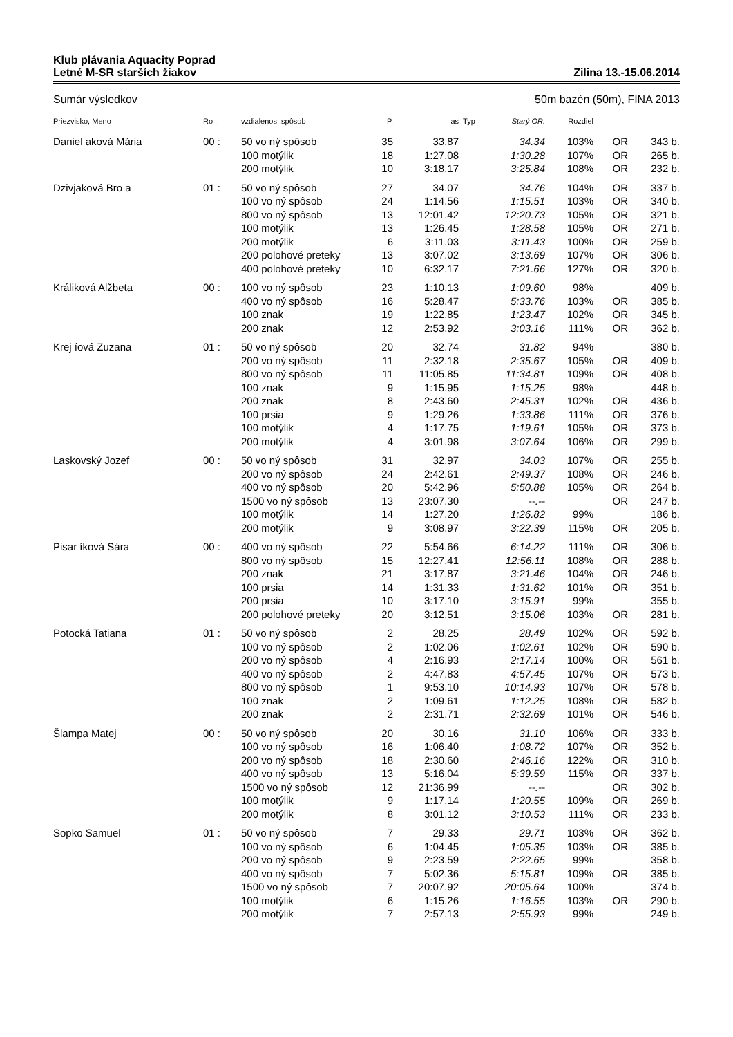Klub plávania Aquacity Poprad
Letné M-SR starších žiakov Zilina 13.-15.06.2014
Sumár výsledkov 50m bazén (50m), FINA 2013
| Priezvisko, Meno | Ro . | vzdialenos ,spôsob | P. | as | Typ | Starý OR. | Rozdiel | | |
| --- | --- | --- | --- | --- | --- | --- | --- | --- | --- |
| Daniel aková Mária | 00 : | 50 vo ný spôsob | 35 | 33.87 | | 34.34 | 103% | OR | 343 b. |
| | | 100 motýlik | 18 | 1:27.08 | | 1:30.28 | 107% | OR | 265 b. |
| | | 200 motýlik | 10 | 3:18.17 | | 3:25.84 | 108% | OR | 232 b. |
| Dzivjaková Bro a | 01 : | 50 vo ný spôsob | 27 | 34.07 | | 34.76 | 104% | OR | 337 b. |
| | | 100 vo ný spôsob | 24 | 1:14.56 | | 1:15.51 | 103% | OR | 340 b. |
| | | 800 vo ný spôsob | 13 | 12:01.42 | | 12:20.73 | 105% | OR | 321 b. |
| | | 100 motýlik | 13 | 1:26.45 | | 1:28.58 | 105% | OR | 271 b. |
| | | 200 motýlik | 6 | 3:11.03 | | 3:11.43 | 100% | OR | 259 b. |
| | | 200 polohové preteky | 13 | 3:07.02 | | 3:13.69 | 107% | OR | 306 b. |
| | | 400 polohové preteky | 10 | 6:32.17 | | 7:21.66 | 127% | OR | 320 b. |
| Králiková Alžbeta | 00 : | 100 vo ný spôsob | 23 | 1:10.13 | | 1:09.60 | 98% | | 409 b. |
| | | 400 vo ný spôsob | 16 | 5:28.47 | | 5:33.76 | 103% | OR | 385 b. |
| | | 100 znak | 19 | 1:22.85 | | 1:23.47 | 102% | OR | 345 b. |
| | | 200 znak | 12 | 2:53.92 | | 3:03.16 | 111% | OR | 362 b. |
| Krej íová Zuzana | 01 : | 50 vo ný spôsob | 20 | 32.74 | | 31.82 | 94% | | 380 b. |
| | | 200 vo ný spôsob | 11 | 2:32.18 | | 2:35.67 | 105% | OR | 409 b. |
| | | 800 vo ný spôsob | 11 | 11:05.85 | | 11:34.81 | 109% | OR | 408 b. |
| | | 100 znak | 9 | 1:15.95 | | 1:15.25 | 98% | | 448 b. |
| | | 200 znak | 8 | 2:43.60 | | 2:45.31 | 102% | OR | 436 b. |
| | | 100 prsia | 9 | 1:29.26 | | 1:33.86 | 111% | OR | 376 b. |
| | | 100 motýlik | 4 | 1:17.75 | | 1:19.61 | 105% | OR | 373 b. |
| | | 200 motýlik | 4 | 3:01.98 | | 3:07.64 | 106% | OR | 299 b. |
| Laskovský Jozef | 00 : | 50 vo ný spôsob | 31 | 32.97 | | 34.03 | 107% | OR | 255 b. |
| | | 200 vo ný spôsob | 24 | 2:42.61 | | 2:49.37 | 108% | OR | 246 b. |
| | | 400 vo ný spôsob | 20 | 5:42.96 | | 5:50.88 | 105% | OR | 264 b. |
| | | 1500 vo ný spôsob | 13 | 23:07.30 | | --.-- | | OR | 247 b. |
| | | 100 motýlik | 14 | 1:27.20 | | 1:26.82 | 99% | | 186 b. |
| | | 200 motýlik | 9 | 3:08.97 | | 3:22.39 | 115% | OR | 205 b. |
| Pisar íková Sára | 00 : | 400 vo ný spôsob | 22 | 5:54.66 | | 6:14.22 | 111% | OR | 306 b. |
| | | 800 vo ný spôsob | 15 | 12:27.41 | | 12:56.11 | 108% | OR | 288 b. |
| | | 200 znak | 21 | 3:17.87 | | 3:21.46 | 104% | OR | 246 b. |
| | | 100 prsia | 14 | 1:31.33 | | 1:31.62 | 101% | OR | 351 b. |
| | | 200 prsia | 10 | 3:17.10 | | 3:15.91 | 99% | | 355 b. |
| | | 200 polohové preteky | 20 | 3:12.51 | | 3:15.06 | 103% | OR | 281 b. |
| Potocká Tatiana | 01 : | 50 vo ný spôsob | 2 | 28.25 | | 28.49 | 102% | OR | 592 b. |
| | | 100 vo ný spôsob | 2 | 1:02.06 | | 1:02.61 | 102% | OR | 590 b. |
| | | 200 vo ný spôsob | 4 | 2:16.93 | | 2:17.14 | 100% | OR | 561 b. |
| | | 400 vo ný spôsob | 2 | 4:47.83 | | 4:57.45 | 107% | OR | 573 b. |
| | | 800 vo ný spôsob | 1 | 9:53.10 | | 10:14.93 | 107% | OR | 578 b. |
| | | 100 znak | 2 | 1:09.61 | | 1:12.25 | 108% | OR | 582 b. |
| | | 200 znak | 2 | 2:31.71 | | 2:32.69 | 101% | OR | 546 b. |
| Šlampa Matej | 00 : | 50 vo ný spôsob | 20 | 30.16 | | 31.10 | 106% | OR | 333 b. |
| | | 100 vo ný spôsob | 16 | 1:06.40 | | 1:08.72 | 107% | OR | 352 b. |
| | | 200 vo ný spôsob | 18 | 2:30.60 | | 2:46.16 | 122% | OR | 310 b. |
| | | 400 vo ný spôsob | 13 | 5:16.04 | | 5:39.59 | 115% | OR | 337 b. |
| | | 1500 vo ný spôsob | 12 | 21:36.99 | | --.-- | | OR | 302 b. |
| | | 100 motýlik | 9 | 1:17.14 | | 1:20.55 | 109% | OR | 269 b. |
| | | 200 motýlik | 8 | 3:01.12 | | 3:10.53 | 111% | OR | 233 b. |
| Sopko Samuel | 01 : | 50 vo ný spôsob | 7 | 29.33 | | 29.71 | 103% | OR | 362 b. |
| | | 100 vo ný spôsob | 6 | 1:04.45 | | 1:05.35 | 103% | OR | 385 b. |
| | | 200 vo ný spôsob | 9 | 2:23.59 | | 2:22.65 | 99% | | 358 b. |
| | | 400 vo ný spôsob | 7 | 5:02.36 | | 5:15.81 | 109% | OR | 385 b. |
| | | 1500 vo ný spôsob | 7 | 20:07.92 | | 20:05.64 | 100% | | 374 b. |
| | | 100 motýlik | 6 | 1:15.26 | | 1:16.55 | 103% | OR | 290 b. |
| | | 200 motýlik | 7 | 2:57.13 | | 2:55.93 | 99% | | 249 b. |